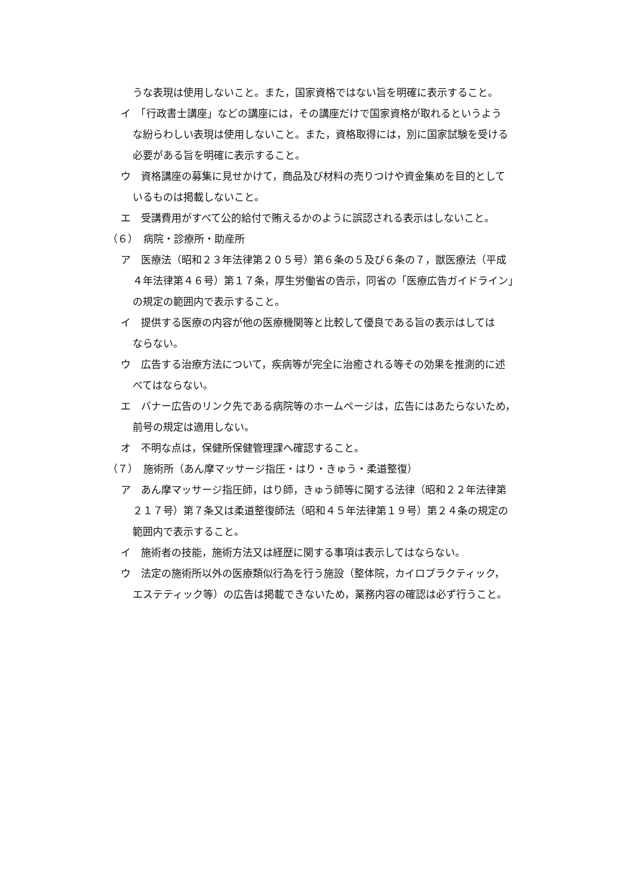うな表現は使用しないこと。また，国家資格ではない旨を明確に表示すること。
イ　「行政書士講座」などの講座には，その講座だけで国家資格が取れるというよう
な紛らわしい表現は使用しないこと。また，資格取得には，別に国家試験を受ける
必要がある旨を明確に表示すること。
ウ　資格講座の募集に見せかけて，商品及び材料の売りつけや資金集めを目的として
いるものは掲載しないこと。
エ　受講費用がすべて公的給付で賄えるかのように誤認される表示はしないこと。
（６）　病院・診療所・助産所
ア　医療法（昭和２３年法律第２０５号）第６条の５及び６条の７，獣医療法（平成
４年法律第４６号）第１７条，厚生労働省の告示，同省の「医療広告ガイドライン」
の規定の範囲内で表示すること。
イ　提供する医療の内容が他の医療機関等と比較して優良である旨の表示はしては
ならない。
ウ　広告する治療方法について，疾病等が完全に治癒される等その効果を推測的に述
べてはならない。
エ　バナー広告のリンク先である病院等のホームページは，広告にはあたらないため，
前号の規定は適用しない。
オ　不明な点は，保健所保健管理課へ確認すること。
（７）　施術所（あん摩マッサージ指圧・はり・きゅう・柔道整復）
ア　あん摩マッサージ指圧師，はり師，きゅう師等に関する法律（昭和２２年法律第
２１７号）第７条又は柔道整復師法（昭和４５年法律第１９号）第２４条の規定の
範囲内で表示すること。
イ　施術者の技能，施術方法又は経歴に関する事項は表示してはならない。
ウ　法定の施術所以外の医療類似行為を行う施設（整体院，カイロプラクティック，
エステティック等）の広告は掲載できないため，業務内容の確認は必ず行うこと。